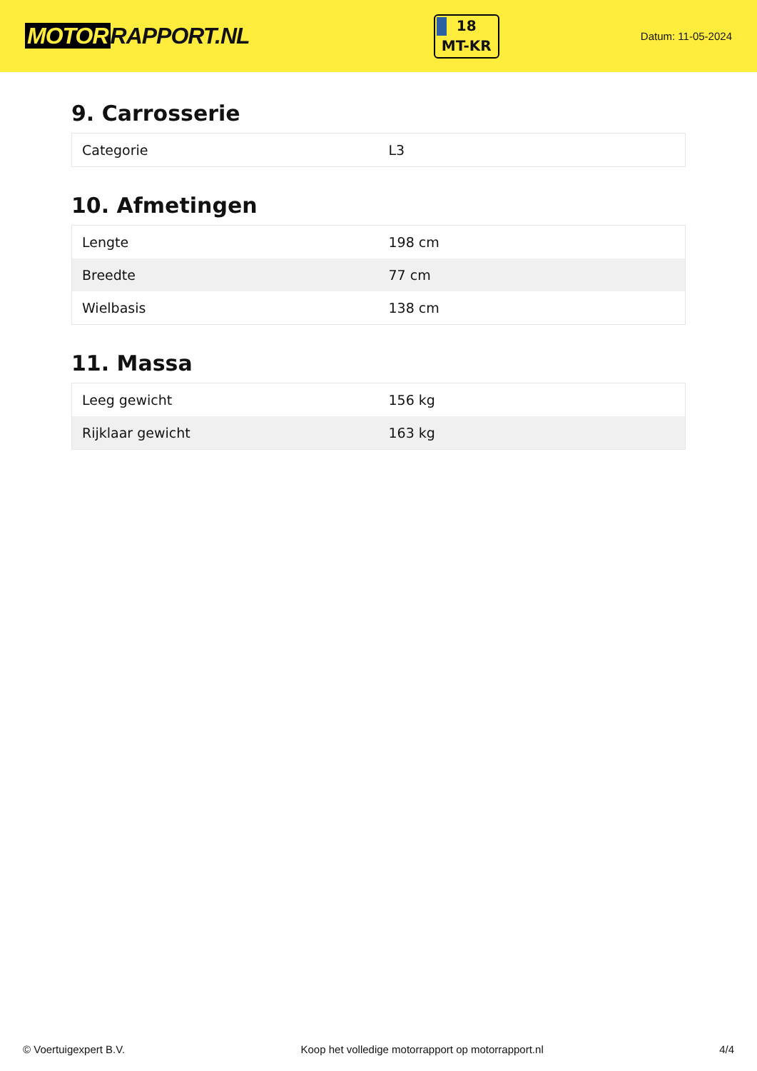MOTOR RAPPORT.NL
18
MT-KR
Datum: 11-05-2024
9. Carrosserie
| Categorie | L3 |
10. Afmetingen
| Lengte | 198 cm |
| Breedte | 77 cm |
| Wielbasis | 138 cm |
11. Massa
| Leeg gewicht | 156 kg |
| Rijklaar gewicht | 163 kg |
© Voertuigexpert B.V. Koop het volledige motorrapport op motorrapport.nl 4/4